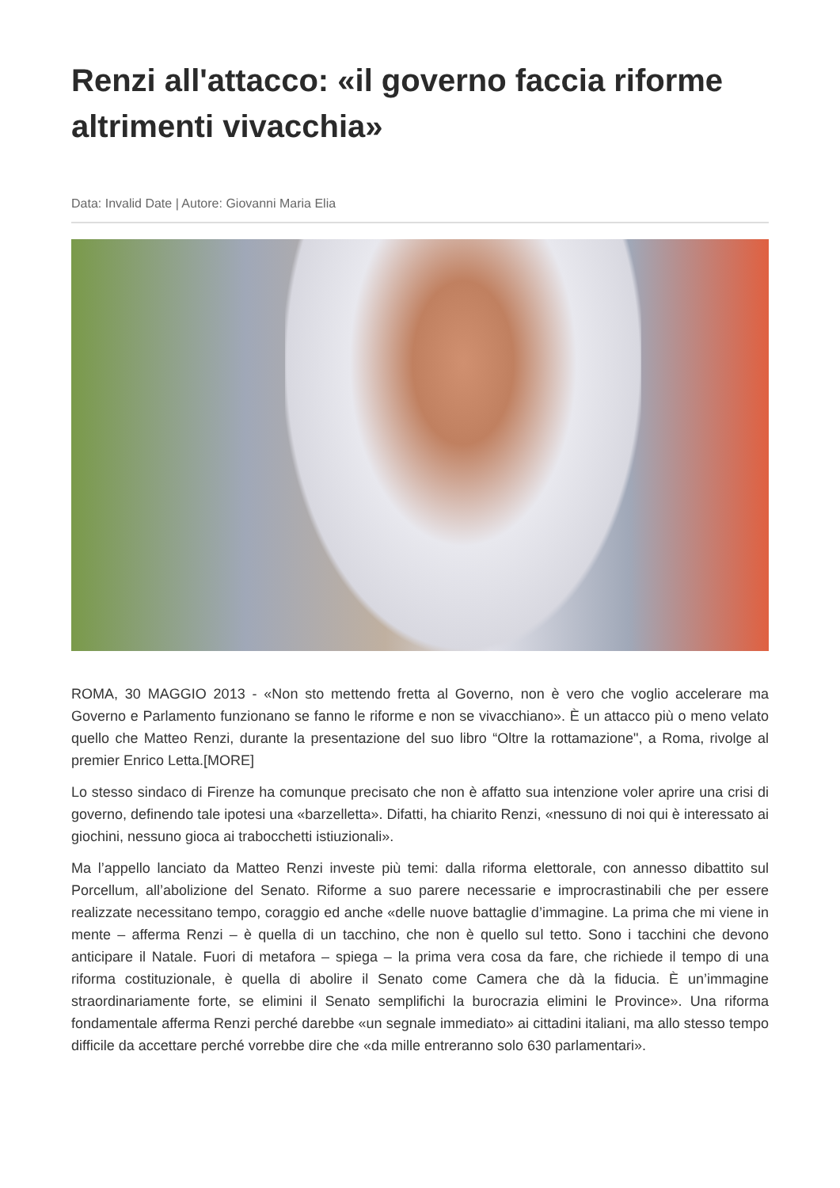Renzi all'attacco: «il governo faccia riforme altrimenti vivacchia»
Data: Invalid Date | Autore: Giovanni Maria Elia
ROMA, 30 MAGGIO 2013 - «Non sto mettendo fretta al Governo, non è vero che voglio accelerare ma Governo e Parlamento funzionano se fanno le riforme e non se vivacchiano». È un attacco più o meno velato quello che Matteo Renzi, durante la presentazione del suo libro “Oltre la rottamazione", a Roma, rivolge al premier Enrico Letta.[MORE]
Lo stesso sindaco di Firenze ha comunque precisato che non è affatto sua intenzione voler aprire una crisi di governo, definendo tale ipotesi una «barzelletta». Difatti, ha chiarito Renzi, «nessuno di noi qui è interessato ai giochini, nessuno gioca ai trabocchetti istiuzionali».
Ma l’appello lanciato da Matteo Renzi investe più temi: dalla riforma elettorale, con annesso dibattito sul Porcellum, all’abolizione del Senato. Riforme a suo parere necessarie e improcrastinabili che per essere realizzate necessitano tempo, coraggio ed anche «delle nuove battaglie d’immagine. La prima che mi viene in mente – afferma Renzi – è quella di un tacchino, che non è quello sul tetto. Sono i tacchini che devono anticipare il Natale. Fuori di metafora – spiega – la prima vera cosa da fare, che richiede il tempo di una riforma costituzionale, è quella di abolire il Senato come Camera che dà la fiducia. È un’immagine straordinariamente forte, se elimini il Senato semplifichi la burocrazia elimini le Province». Una riforma fondamentale afferma Renzi perché darebbe «un segnale immediato» ai cittadini italiani, ma allo stesso tempo difficile da accettare perché vorrebbe dire che «da mille entreranno solo 630 parlamentari».